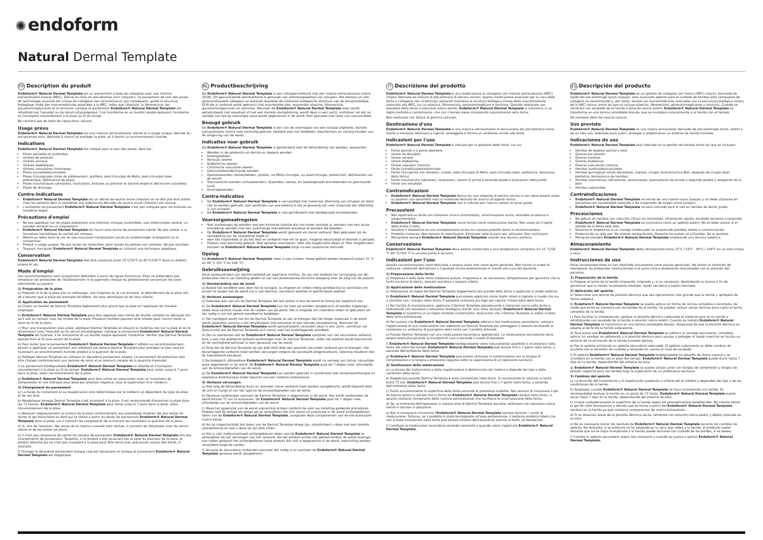✺ endoform
Natural Dermal Template
FR Description du produit
Endoform® Natural Dermal Template est un pansement à base de collagène avec une matrice extracellulaire intacte (MEC). Dérivé du tissu du pré-estomac ovin (mouton), ce pansement de soin des plaies de technologie avancée est à base de collagène non reconstitué et, par conséquent, garde la structure biologique innée des macromolécules associées à la MEC, telles que l'élastine, la fibronectine, les glycosaminoglycanes et la laminine. Lorsque le pansement Endoform® Natural Dermal Template est réhydraté par l'exsudat ou du sérum physiologique, il se transforme en un feuillet souple épousant l'anatomie et s'incorpore naturellement à la plaie au fil du temps.
Ne contient pas de latex de caoutchouc naturel.
Usage prévu
Endoform® Natural Dermal Template est une matrice extracellulaire, stérile et à usage unique, dérivée du pré-estomac ovin, destinée à couvrir et protéger la plaie, et à fournir un environnement humide.
Indications
Endoform® Natural Dermal Template est indiqué pour le soin des plaies, dont les :
Plaies partielles et profondes.
Ulcères de pression.
Ulcères veineux.
Ulcères diabétiques.
Ulcères vasculaires chroniques.
Plaies tunnelisées/creusées.
Plaies chirurgicales (sites de prélèvement, greffons, post-chirurgie de Mohs, post-chirurgie laser, podiatrique, déhiscence de plaie).
Plaies traumatiques (abrasions, lacérations, brûlures au premier et second degré et déchirures cutanées).
Plaies de drainage.
Contre-indications
Endoform® Natural Dermal Template est un dérivé de source ovine (mouton) et ne doit pas être utilisé chez les patients dont la sensibilité aux substances dérivées de source ovine (mouton) est connue.
L'utilisation du pansement Endoform® Natural Dermal Template n'est pas indiquée pour les brûlures au troisième degré.
Précautions d'emploi
Ne pas appliquer sur les plaies présentant une infection clinique incontrôlée, une inflammation sévère, un exsudat excessif ou un saignement.
Endoform® Natural Dermal Template est fourni sous forme de pansement stérile. Ne pas utiliser si la fermeture hermétique du sachet est rompue.
Mettre au rebut dans le cas où une mauvaise manipulation aurait pu endommager le dispositif ou le contaminer.
Produit à usage unique. Ne pas tenter de restériliser. Jeter toutes les parties non utilisées. Ne pas réutiliser.
Toujours manipuler Endoform® Natural Dermal Template en utilisant une technique aseptique.
Conservation
Endoform® Natural Dermal Template doit être conservé entre 15°C/59°F et 40°C/104°F dans un endroit propre et sec.
Mode d'emploi
Ces recommandations sont uniquement destinées à servir de lignes directrices. Elles ne prétendent pas remplacer les protocoles de l'établissement ni le jugement clinique du professionnel concernant les soins administrés au patient.
1) Préparation de la plaie
a) Préparer le lit de la plaie par un nettoyage, une irrigation et, le cas échéant, le débridement de la plaie afin de s'assurer que la plaie est exempte de débris, de tissu nécrotique ou de tissu infecté.
2) Application du pansement
a) Choisir un feuillet de Dermal Template légèrement plus grand que la plaie et l'appliquer de manière aseptique.
b) Endoform® Natural Dermal Template peut être appliqué sous forme de feuillet complet ou découpé afin qu'il soit en contact avec les limites de la plaie. Plusieurs feuillets peuvent être utilisés pour couvrir toute la zone du lit de la plaie.
c) Pour une manipulation plus aisée, appliquer Dermal Template en plaçant le matériau sec sur la plaie et en le réhydratant avec l'exsudat ou du sérum physiologique. Lorsque le pansement Endoform® Natural Dermal Template est hydraté, il se transforme en un feuillet souple épousant l'anatomie. Vérifier que Dermal Template épouse bien le lit sous-jacent de la plaie.
d) Pour éviter que le pansement Endoform® Natural Dermal Template n'adhère au second pansement, penser à appliquer un pansement non adhérent par-dessus Dermal Template pour protéger le tissu tout en favorisant un environnement humide propice à la guérison de la plaie.
e) Protéger Dermal Template en utilisant un deuxième pansement adapté. Le pansement de protection doit être changé conformément aux normes de soins et en prenant compte de la quantité d'exsudat.
f) Le pansement biodégradable Endoform® Natural Dermal Template se résorbe et s'incorpore naturellement à la plaie au fil du temps. Endoform® Natural Dermal Template peut rester jusqu'à 7 jours dans la plaie, selon l'environnement de la plaie.
g) Endoform® Natural Dermal Template peut être utilisé en association avec un traitement de compression et une thérapie pour plaie par pression négative, sous la supervision d'un médecin.
3) Changement du pansement
a) La durée du traitement et sa réapplication sont déterminées par le médecin et dépendent du type de plaie et de son état.
b) Réappliquer lorsque Dermal Template s'est incorporé à la plaie. Il est recommandé d'examiner la plaie dans les 72 heures. Endoform® Natural Dermal Template peut rester jusqu'à 7 jours dans la plaie, selon l'environnement de la plaie.
c) Nettoyer soigneusement la surface de la plaie conformément aux procédures établies. Ne pas tenter de retirer le gel blanchâtre ou doré qui se forme à partir du résidu de pansement Endoform® Natural Dermal Template dans la plaie, car il contient les composants de la matrice qui favorisent la guérison de la plaie.
d) Si, lors de l'examen, des zones de la matrice cutanée sont sèches, il convient de réhydrater avec du sérum stérile et de les laisser en place.
e) Il n'est pas nécessaire de retirer les résidus de pansement Endoform® Natural Dermal Template lors des changements de pansement. Toutefois, si le produit a été recouvert par la zone du pourtour de la plaie, le produit détaché qui ne s'est pas incorporé à la plaie peut être retiré avec précaution autour des bords, si souhaité.
f) Changer le deuxième pansement lorsque cela est nécessaire et lorsque le pansement Endoform® Natural Dermal Template est réappliqué.
NL Productbeschrijving
De Endoform® Natural Dermal Template is een collageenverband met een intacte extracellulaire matrix (ECM). Dit geavanceerde wondverband is gemaakt van voormaagweefsel van schapen. Het bestaat uit niet-gereconstitueerd collageen en behoudt daardoor de inherente biologische structuur van de oorspronkelijke ECM die in verband wordt gebracht met macromoleculen, waaronder elastine, fibronectine, glycosaminoglycanen en laminine. Wanneer de Endoform® Natural Dermal Template weer wordt gehydrateerd met exsudaat of met een steriele zoutoplossing, wordt deze in een zacht, vormbaar vel dat na verloop van tijd op natuurlijke wijze wordt opgenomen in de wond. Niet gemaakt met latex van natuurrubber.
Beoogd gebruik
De Endoform® Natural Dermal Template is een van de voormagen van een schaap afgeleide, steriele extracellulaire matrix voor eenmalig gebruik, bedoeld voor het bedekken, beschermen en vochtig houden van de omgeving van de wond.
Indicaties voor gebruik
De Endoform® Natural Dermal Template is geïndiceerd voor de behandeling van wonden, waaronder:
Wonden in de epidermis en dermis en diepere wonden
Doorligplekken
Veneuze zweren
Diabetische zweren
Chronische vasculaire zweren
Getunnelde/ondermijnde wonden
Operatiewonden (donorplekken, graften, na Mohs-chirurgie, na laserchirurgie, podiatrisch, dehiscentie van de wond)
Traumatische wonden (schaafwonden, rijtwonden, eerste- en tweedegraads brandwonden en gescheurde huid)
Drainagewonden
Contra-indicaties
De Endoform® Natural Dermal Template is vervaardigd met materiaal afkomstig van schapen en dient niet te worden gebruikt voor patiënten van wie bekend is dat ze gevoelig zijn voor materiaal dat afkomstig is van schapen.
De Endoform® Natural Dermal Template is niet geïndiceerd voor derdegraads brandwonden.
Voorzorgsmaatregelen
Niet aanbrengen op wonden met een klinische infectie die niet onder controle is, wonden met een acute ontsteking, wonden met een overmatige hoeveelheid exsudaat of wonden die bloeden.
De Endoform® Natural Dermal Template wordt geleverd als steriel verband. Niet gebruiken als de verzegeling van de verpakking kapot is.
Voer het hulpmiddel af als het door er verkeerd mee om te gaan, mogelijk beschadigd of besmet is geraakt.
Product voor eenmalig gebruik. Niet opnieuw steriliseren. Voer alle ongebruikte delen af. Niet hergebruiken. Hanteer de Endoform® Natural Dermal Template altijd via een aseptische techniek.
Opslag
De Endoform® Natural Dermal Template moet in een schoon, droog gebied worden bewaard tussen 15 °C en 40 °C (59 °F en 104 °F).
Gebruiksaanwijzing
Deze aanbevelingen zijn slechts bedoeld als algemene richtlijn. Ze zijn niet bedoeld ter vervanging van de protocollen die in uw instelling gelden of van een professionele klinische afweging over de zorg van de patiënt.
1) Voorbereiding van de wond
a) Bereid het wondbed voor door het te reinigen, te irrigeren en indien nodig wondexcisie te verrichten om ervoor te zorgen dat de wond vrij is van detritus, necrotisch weefsel of geïnfecteerd weefsel.
2) Verband aanbrengen
a) Selecteer een vel van de Dermal Template dat iets groter is dan de wond en breng het aseptisch aan.
b) De Endoform® Natural Dermal Template kan als heel vel worden aangebracht of worden bijgeknipt, zodat deze contact maakt met de randen van de wond. Het is mogelijk om meerdere vellen te gebruiken als dat nodig is om het gehele wondbed te bedekken.
c) Het handigste werkt het om de Dermal Template zo aan te brengen dat het droge materiaal in de wond wordt geplaatst, waarna u het rehydrateert met exsudaat of een steriele zoutoplossing. Wanneer de Endoform® Natural Dermal Template wordt gehydrateerd, verandert deze in een zacht, vormbaar vel. Zorg ervoor dat de Dermal Template zich vormt naar het onderliggende wondbed.
d) Om te voorkomen dat de Endoform® Natural Dermal Template vastplakt aan het secundaire verband, kunt u een niet-plakkend verband aanbrengen over de Dermal Template, zodat het weefsel wordt beschermd en de vochtigheid optimaal is voor genezing van de wond.
e) Zorg dat de Dermal Template op zijn plek blijft door een geschikt secundair verband aan te brengen. Het bovenliggende verband moet worden vervangen volgens de standaard zorgprocedures, rekening houdend met de hoeveelheid exsudaat.
f) De biologisch afbreekbare Endoform® Natural Dermal Template wordt na verloop van tijd op natuurlijke wijze opgenomen in de wond. De Endoform® Natural Dermal Template gaat tot 7 dagen mee, afhankelijk van de omstandigheden van de wond.
g) De Endoform® Natural Dermal Template kan worden gebruikt in combinatie met compressietherapie en negatieve-druktherapie onder toezicht van een medisch professional.
3) Verband vervangen
a) Hoe lang de behandeling duurt en wanneer nieuw verband moet worden aangebracht, wordt bepaald door de arts en hangt af van het type en de omstandigheden van de wond.
b) Opnieuw aanbrengen wanneer de Dermal Template is opgenomen in de wond. Het wordt aanbevolen de wond binnen 72 uur te evalueren. De Endoform® Natural Dermal Template gaat tot 7 dagen mee, afhankelijk van de omstandigheden van de wond.
c) Maak het oppervlak van de wond voorzichtig schoon conform de voor uw instelling geldende procedures. Probeer niet de wittige tot gelige gel te verwijderen die zich vormt uit eventuele in de wond achtergebleven delen van de Endoform® Natural Dermal Template, aangezien deze componenten van de extracellulaire matrix bevat.
d) Als bij inspectie blijkt dat delen van de Dermal Template droog zijn, rehydrateert u deze met een steriele zoutoplossing en laat u deze op zijn plek zitten.
e) Het is niet nodig eventueel achtergebleven delen van de Endoform® Natural Dermal Template te verwijderen bij het vervangen van het verband. Als het product echter het gebied rondom de wond overlapt, kan indien gewenst het achtergebleven losse product dat niet is opgenomen in de wond, voorzichtig worden verwijderd langs de randen.
f) Vervang de secundaire verbanden wanneer dat nodig is en wanneer de Endoform® Natural Dermal Template opnieuw wordt aangebracht.
IT Descrizione del prodotto
Endoform® Natural Dermal Template è una medicazione al collagene con matrice extracellulare (MEC) intatta. Derivato da tessuto di pre-stomaco di pecora (ovino), questa medicazione avanzata per la cura delle ferite è collagene non ricostituito, pertanto mantiene la struttura biologica innata delle macromolecole associate alla MEC, tra cui elastina, fibronectina, glicosaminoglicani e laminina. Quando reidratato con essudato della ferita o soluzione salina sterile, Endoform® Natural Dermal Template si trasforma in un foglio morbido e conformante, che con il tempo viene incorporato naturalmente nella ferita.
Non realizzato con lattice di gomma naturale.
Destinazione d'uso
Endoform® Natural Dermal Template è una matrice extracellulare di derivazione dal pre-stomaco ovino sterile e monouso destinata a coprire, proteggere e fornire un ambiente umido alle ferite.
Indicazioni per l'uso
Endoform® Natural Dermal Template è indicato per la gestione delle ferite, tra cui:
Ferite parziali e a pieno spessore
Ulcere da decubito
Ulcere venose
Ulcere diabetiche
Ulcere vascolari croniche
Ferite tunnellizzate/sottominate
Ferite chirurgiche (siti donatori, innesti, post-chirurgia di Mohs, post-chirurgia laser, podiatrica, deiscenza della ferita)
Ferite traumatiche (abrasioni, lacerazioni, ustioni di primo e secondo grado e lacerazioni della pelle)
Ferite con essudato
Controindicazioni
Endoform® Natural Dermal Template deriva da una sorgente di pecora (ovina) e non deve essere usato su pazienti con sensibilità nota al materiale derivato da ovini o all'agente ionico.
Endoform® Natural Dermal Template non è indicato per l'uso su ustioni di terzo grado.
Precauzioni
Non applicare su ferite con infezione clinica incontrollata, infiammazione acuta, essudato eccessivo o sanguinamento.
Endoform® Natural Dermal Template viene fornito come medicazione sterile. Non usare se il sigillo della busta è rotto.
Smaltire il dispositivo se una manipolazione errata ha causato possibili danni o contaminazione.
Prodotto monouso. Non tentare di risterilizzare. Eliminare tutte le parti non utilizzate. Non riutilizzare.
Manipolare sempre Endoform® Natural Dermal Template usando una tecnica asettica.
Conservazione
Endoform® Natural Dermal Template deve essere conservato a una temperatura compresa tra 15 °C/59 °F-40 °C/104 °F in un'area pulita e asciutta.
Indicazioni per l'uso
Queste raccomandazioni sono destinate a essere usate solo come guida generale. Non hanno lo scopo di sostituire i protocolli dell'istituto o il giudizio clinico professionale in merito alla cura del paziente.
1) Preparazione della ferita
a) Preparare il letto della ferita mediante pulizia, irrigazione e, se necessario, sbrigliamento per garantire che la ferita sia priva di detriti, tessuto necrotico o tessuto infetto.
2) Applicazione della medicazione
a) Selezionare un foglio del Dermal Template leggermente più grande della ferita e applicare in modo asettico.
b) Endoform® Natural Dermal Template può essere applicato come foglio intero o tagliato in modo che sia a contatto con i margini della ferita. È possibile utilizzare più fogli per coprire l'intero letto della ferita.
c) Per facilità di manipolazione, applicare il Dermal Template posizionando il materiale secco nella ferita e reidratando con essudato o soluzione fisiologica sterile. Una volta idratato, Endoform® Natural Dermal Template si trasforma in un foglio morbido conformante. Assicurarsi che il Dermal Template si adatti al letto della ferita sottostante.
d) Per evitare che Endoform® Natural Dermal Template aderisca alla medicazione secondaria, valutare l'applicazione di una medicazione non aderente sul Dermal Template per proteggere il tessuto facilitando al contempo un ambiente di guarigione della ferita con l'umidità ottimale.
e) Fissare Dermal Template con una medicazione secondaria appropriata. La medicazione sovrastante deve essere sostituita secondo lo standard di cura e secondo il livello di essudato.
f) Endoform® Natural Dermal Template biodegradabile viene naturalmente assorbito e incorporato nella ferita nel corso del tempo. Endoform® Natural Dermal Template può durare fino a 7 giorni nella ferita, a seconda dell'ambiente della ferita.
g) Endoform® Natural Dermal Template può essere utilizzato in combinazione con la terapia di compressione e la terapia a pressione negativa sotto la supervisione di un operatore sanitario.
3) Sostituzioni della medicazione
a) La durata del trattamento e della riapplicazione è determinata dal medico e dipende dal tipo e dalle condizioni della ferita.
b) Riapplicare quando Dermal Template è stato incorporato nella ferita. Si raccomanda di valutare la ferita entro 72 ore. Endoform® Natural Dermal Template può durare fino a 7 giorni nella ferita, a seconda dell'ambiente della ferita.
c) Pulire accuratamente la superficie della ferita secondo le procedure stabilite. Non tentare di rimuovere il gel da bianco sporco a dorato che si forma da Endoform® Natural Dermal Template residuo nella ferita, in quanto contiene componenti della matrice extracellulare che facilitano la cicatrizzazione della ferita.
d) Se, al momento dell'ispezione, si notano aree di Dermal Template asciutte, reidratare con soluzione salina sterile e lasciare in posizione.
e) Non è necessario rimuovere l'Endoform® Natural Dermal Template residuo durante i cambi di medicazione. Tuttavia, se il prodotto è stato sovrapposto all'area perilesionale, il restante prodotto libero che non è stato incorporato nella ferita può essere rimosso delicatamente attorno ai bordi, se desiderato.
f) Cambiare le medicazioni secondarie secondo necessità e quando viene riapplicato Endoform® Natural Dermal Template.
ES Descripción del producto
Endoform® Natural Dermal Template es un apósito de colágeno con matriz (MEC) intacta. Derivado de tejido del pre-estómago ovino (ovejas), este avanzado apósito para el cuidado de heridas está compuesto de colágeno no reconstituido y, por tanto, retiene las macromoléculas asociadas con la estructura biológica innata de la MEC nativa, entre las que se incluye elastina, fibronectina, glicosaminoglicanos y laminina. Cuando se rehidrata con exudado de la herida o solución salina estéril, Endoform® Natural Dermal Template se transforma en una lámina amoldable blanda, que se incorpora naturalmente a la herida con el tiempo.
No contiene látex de caucho natural.
Uso previsto
Endoform® Natural Dermal Template es una matriz extracelular derivada de pre-estómago ovino, estéril y de un solo uso, diseñada para cubrir, proteger y proporcionar un entorno de herida húmedo.
Indicaciones de uso
Endoform® Natural Dermal Template está indicado en la gestión de heridas entre las que se incluyen:
Heridas de espesor parcial y total
Úlceras por presión
Úlceras venosas
Úlceras diabéticas
Úlceras vasculares crónicas
Heridas tunelizadas/cavitadas
Heridas quirúrgicas (sitios donadores, injertos, cirugía reconstructiva Moh, después de cirugía láser, podiatría, dehiscencia de heridas)
Heridas traumáticas (abrasiones, laceraciones, quemaduras de primer y segundo grados y desgarros de la piel)
Heridas supurantes
Contraindicaciones
Endoform® Natural Dermal Template se extrae de una fuente ovina (ovejas) y no debe utilizarse en pacientes con sensibilidad conocida a los materiales de origen ovino (ovejas).
Endoform® Natural Dermal Template no está indicado para el uso en heridas de tercer grado.
Precauciones
No aplicar en heridas con infección clínica no controlada, inflamación aguda, exudado excesivo o sangrado.
Endoform® Natural Dermal Template se suministra como un apósito estéril. No se debe utilizar si el sellado de la bolsa está roto.
Deseche el dispositivo si un manejo inadecuado ha ocasionado posibles daños o contaminación.
Producto de un solo uso. No intente reesterilizarlo. Deseche las partes no utilizadas. No lo reutilice.
Manipule siempre Endoform® Natural Dermal Template empleando una técnica aséptica.
Almacenamiento
Endoform® Natural Dermal Template debe almacenarse entre 15°C / 59°F - 40°C / 104°F en un área limpia y seca.
Instrucciones de uso
Estas recomendaciones se han diseñado únicamente como pautas generales. No tienen la intención de reemplazar los protocolos institucionales o el juicio clínico profesional relacionados con la atención del paciente.
1) Preparación de la herida
a) Prepare el lecho de la herida limpiando, irrigando y, si es necesario, desbridando la misma a fin de garantizar que la herida no presenta residuos, tejido necrótico o tejido infectado.
2) Aplicación del apósito
a) Seleccione una lámina de plantilla dérmica que sea ligeramente más grande que la herida y aplíquela de forma aséptica.
b) Endoform® Natural Dermal Template se puede aplicar en forma de lámina completa o recortada, de modo que entre en contacto con los bordes de la herida. Se pueden utilizar varias láminas para cubrir el lecho completo de la herida.
c) Para facilitar la manipulación, aplique la plantilla dérmica colocando el material seco en la herida y rehidratando con exudado de la herida o solución salina estéril. Cuando se hidrata Endoform® Natural Dermal Template se transforma en una lámina amoldable blanda. Asegúrese de que la plantilla dérmica se adapta al lecho de la herida subyacente.
d) Para evitar que Endoform® Natural Dermal Template se adhiera al vendaje secundario, considere aplicar un vendaje no adherente a la plantilla dérmica para ayudar a proteger el tejido mientras se facilita un entorno de cicatrización de la herida húmedo óptimo.
e) Fije el apósito utilizando un apósito secundario adecuado. El apósito subyacente se debe cambiar de acuerdo con el estándar de cuidado y teniendo en cuenta el nivel de exudado.
f) El apósito Endoform® Natural Dermal Template biodegradable se absorbe de forma natural y se incorpora en la herida con el paso del tiempo. Endoform® Natural Dermal Template puede durar hasta 7 días en la herida, dependiendo del entorno de esta.
g) Endoform® Natural Dermal Template se puede utilizar junto con terapia de compresión y terapia de presión negativa para las heridas bajo la supervisión de un profesional sanitario.
3) Cambios del apósito
a) La duración del tratamiento y la reaplicación quedarán a criterio del el médico y dependen del tipo y de las condiciones de la herida.
b) Reaplique cuando Endoform® Natural Dermal Template se haya incorporado a la herida. Es recomendable evaluar la herida en un plazo de 72 horas. Endoform® Natural Dermal Template puede durar hasta 7 días en la herida, dependiendo del entorno de esta.
c) Limpie cuidadosamente la superficie de la herida según los procedimientos establecidos. No intente retirar el gel de color blanquecino a dorado que se forma a partir del Endoform® Natural Dermal Template residual en la herida ya que contiene componentes de matriz extracelular.
d) Si se detectan áreas de la plantilla dérmica secas, rehidrate con solución salina estéril y déjela colocada en su sitio.
e) No es necesario retirar los residuos de Endoform® Natural Dermal Template durante los cambios de apósito. No obstante, si el producto se ha solapado en la zona que rodea a la herida, el producto suelto restante que no se haya incorporado a la herida puede retirarse con cuidado de los bordes, si se desea.
f) Cambie el apósito secundario según sea necesario y cuando se vuelva a aplicar Endoform® Natural Dermal Template.